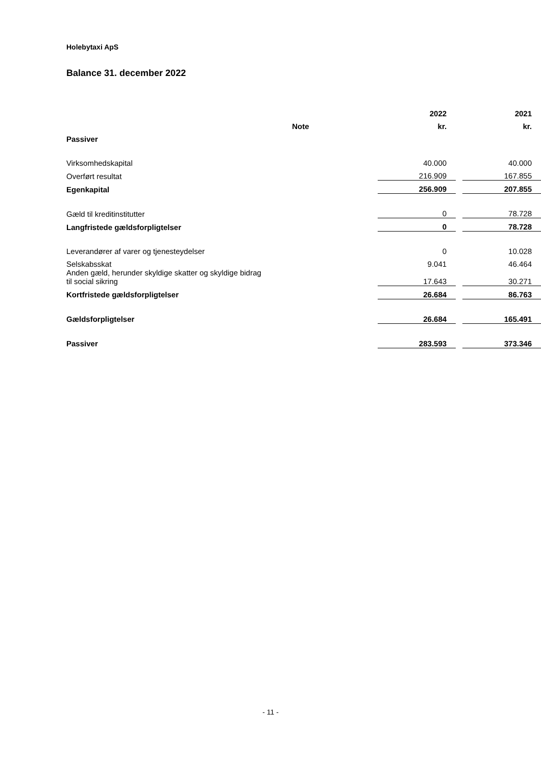Holebytaxi ApS
Balance 31. december 2022
| | | 2022 | | 2021 |
| --- | --- | --- | --- | --- |
| | Note | kr. | | kr. |
| Passiver | | | | |
| Virksomhedskapital | | 40.000 | | 40.000 |
| Overført resultat | | 216.909 | | 167.855 |
| Egenkapital | | 256.909 | | 207.855 |
| Gæld til kreditinstitutter | | 0 | | 78.728 |
| Langfristede gældsforpligtelser | | 0 | | 78.728 |
| Leverandører af varer og tjenesteydelser | | 0 | | 10.028 |
| Selskabsskat | | 9.041 | | 46.464 |
| Anden gæld, herunder skyldige skatter og skyldige bidrag til social sikring | | 17.643 | | 30.271 |
| Kortfristede gældsforpligtelser | | 26.684 | | 86.763 |
| Gældsforpligtelser | | 26.684 | | 165.491 |
| Passiver | | 283.593 | | 373.346 |
- 11 -